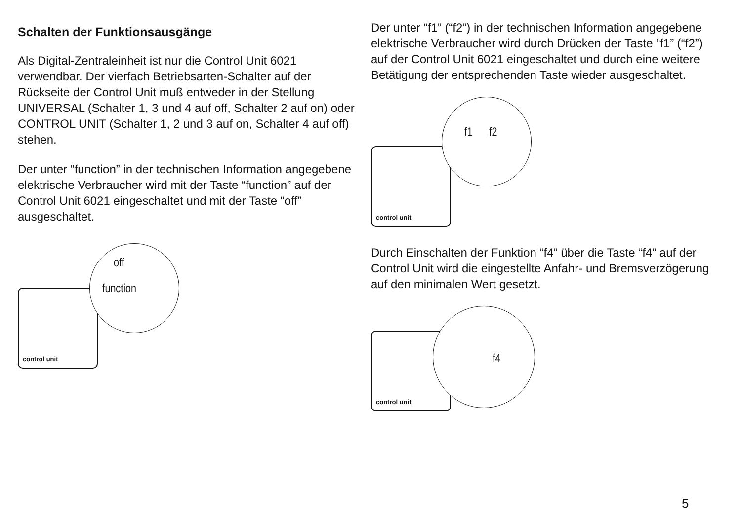Schalten der Funktionsausgänge
Als Digital-Zentraleinheit ist nur die Control Unit 6021 verwendbar. Der vierfach Betriebsarten-Schalter auf der Rückseite der Control Unit muß entweder in der Stellung UNIVERSAL (Schalter 1, 3 und 4 auf off, Schalter 2 auf on) oder CONTROL UNIT (Schalter 1, 2 und 3 auf on, Schalter 4 auf off) stehen.
Der unter “function” in der technischen Information angegebene elektrische Verbraucher wird mit der Taste “function” auf der Control Unit 6021 eingeschaltet und mit der Taste “off” ausgeschaltet.
control unit
off
function
Der unter “f1” (“f2”) in der technischen Information angegebene elektrische Verbraucher wird durch Drücken der Taste “f1” (“f2”) auf der Control Unit 6021 eingeschaltet und durch eine weitere Betätigung der entsprechenden Taste wieder ausgeschaltet.
control unit
f1 f2
Durch Einschalten der Funktion “f4” über die Taste “f4” auf der Control Unit wird die eingestellte Anfahr- und Bremsverzögerung auf den minimalen Wert gesetzt.
control unit
f4
5